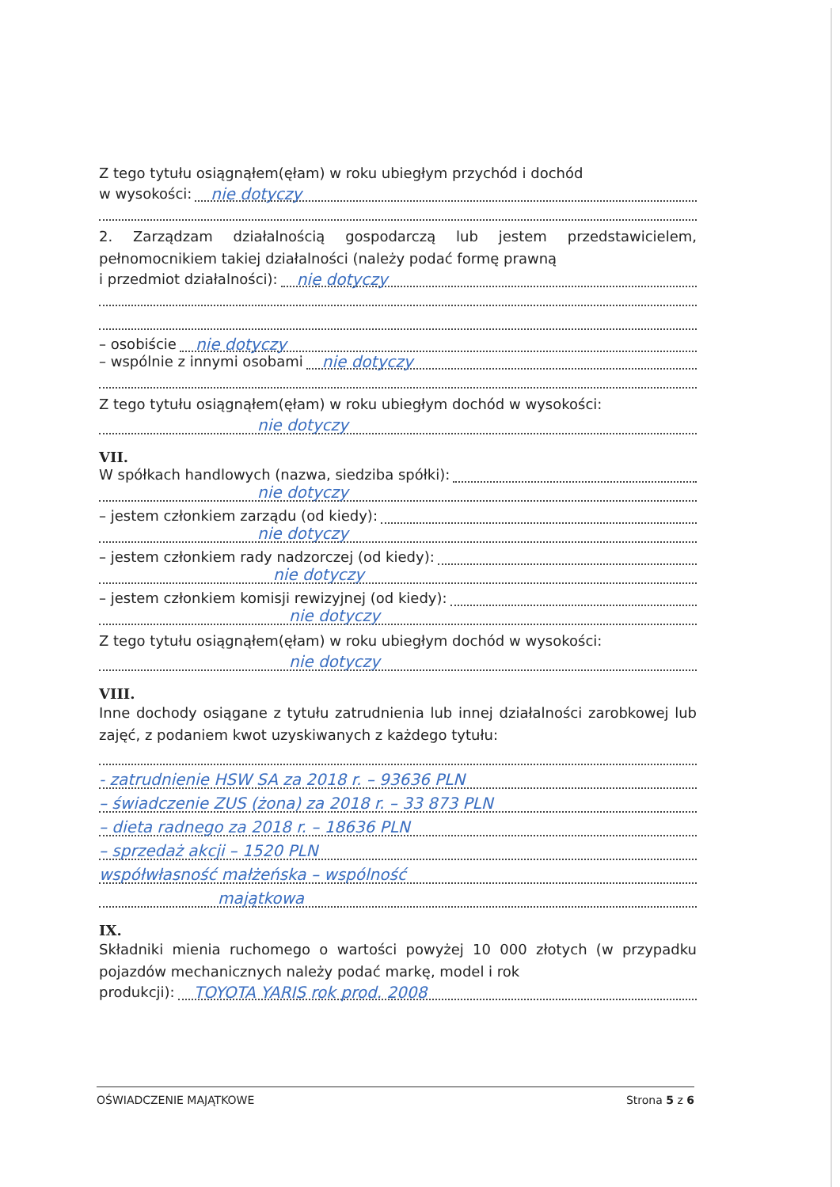Z tego tytułu osiągnąłem(ęłam) w roku ubiegłym przychód i dochód
w wysokości: nie dotyczy
2. Zarządzam działalnością gospodarczą lub jestem przedstawicielem, pełnomocnikiem takiej działalności (należy podać formę prawną
i przedmiot działalności): nie dotyczy
– osobiście nie dotyczy
– wspólnie z innymi osobami nie dotyczy
Z tego tytułu osiągnąłem(ęłam) w roku ubiegłym dochód w wysokości:
nie dotyczy
VII.
W spółkach handlowych (nazwa, siedziba spółki):
nie dotyczy
– jestem członkiem zarządu (od kiedy):
nie dotyczy
– jestem członkiem rady nadzorczej (od kiedy):
nie dotyczy
– jestem członkiem komisji rewizyjnej (od kiedy):
nie dotyczy
Z tego tytułu osiągnąłem(ęłam) w roku ubiegłym dochód w wysokości:
nie dotyczy
VIII.
Inne dochody osiągane z tytułu zatrudnienia lub innej działalności zarobkowej lub zajęć, z podaniem kwot uzyskiwanych z każdego tytułu:
- zatrudnienie HSW SA za 2018 r. – 93636 PLN
– świadczenie ZUS (żona) za 2018 r. – 33 873 PLN
– dieta radnego za 2018 r. – 18636 PLN
– sprzedaż akcji – 1520 PLN
współwłasność małżeńska – wspólność
majątkowa
IX.
Składniki mienia ruchomego o wartości powyżej 10 000 złotych (w przypadku pojazdów mechanicznych należy podać markę, model i rok
produkcji): TOYOTA YARIS rok prod. 2008
OŚWIADCZENIE MAJĄTKOWE Strona 5 z 6